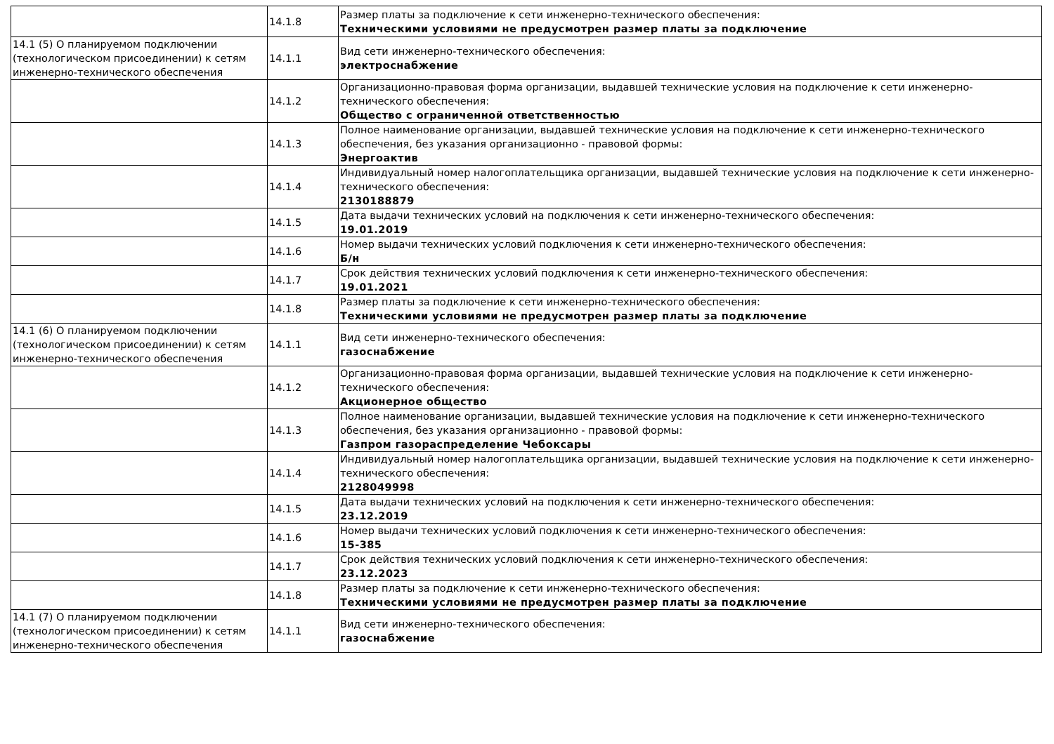| | 14.1.8 | Размер платы за подключение к сети инженерно-технического обеспечения: Техническими условиями не предусмотрен размер платы за подключение |
| 14.1 (5) О планируемом подключении (технологическом присоединении) к сетям инженерно-технического обеспечения | 14.1.1 | Вид сети инженерно-технического обеспечения: электроснабжение |
| | 14.1.2 | Организационно-правовая форма организации, выдавшей технические условия на подключение к сети инженерно-технического обеспечения: Общество с ограниченной ответственностью |
| | 14.1.3 | Полное наименование организации, выдавшей технические условия на подключение к сети инженерно-технического обеспечения, без указания организационно - правовой формы: Энергоактив |
| | 14.1.4 | Индивидуальный номер налогоплательщика организации, выдавшей технические условия на подключение к сети инженерно-технического обеспечения: 2130188879 |
| | 14.1.5 | Дата выдачи технических условий на подключения к сети инженерно-технического обеспечения: 19.01.2019 |
| | 14.1.6 | Номер выдачи технических условий подключения к сети инженерно-технического обеспечения: Б/н |
| | 14.1.7 | Срок действия технических условий подключения к сети инженерно-технического обеспечения: 19.01.2021 |
| | 14.1.8 | Размер платы за подключение к сети инженерно-технического обеспечения: Техническими условиями не предусмотрен размер платы за подключение |
| 14.1 (6) О планируемом подключении (технологическом присоединении) к сетям инженерно-технического обеспечения | 14.1.1 | Вид сети инженерно-технического обеспечения: газоснабжение |
| | 14.1.2 | Организационно-правовая форма организации, выдавшей технические условия на подключение к сети инженерно-технического обеспечения: Акционерное общество |
| | 14.1.3 | Полное наименование организации, выдавшей технические условия на подключение к сети инженерно-технического обеспечения, без указания организационно - правовой формы: Газпром газораспределение Чебоксары |
| | 14.1.4 | Индивидуальный номер налогоплательщика организации, выдавшей технические условия на подключение к сети инженерно-технического обеспечения: 2128049998 |
| | 14.1.5 | Дата выдачи технических условий на подключения к сети инженерно-технического обеспечения: 23.12.2019 |
| | 14.1.6 | Номер выдачи технических условий подключения к сети инженерно-технического обеспечения: 15-385 |
| | 14.1.7 | Срок действия технических условий подключения к сети инженерно-технического обеспечения: 23.12.2023 |
| | 14.1.8 | Размер платы за подключение к сети инженерно-технического обеспечения: Техническими условиями не предусмотрен размер платы за подключение |
| 14.1 (7) О планируемом подключении (технологическом присоединении) к сетям инженерно-технического обеспечения | 14.1.1 | Вид сети инженерно-технического обеспечения: газоснабжение |